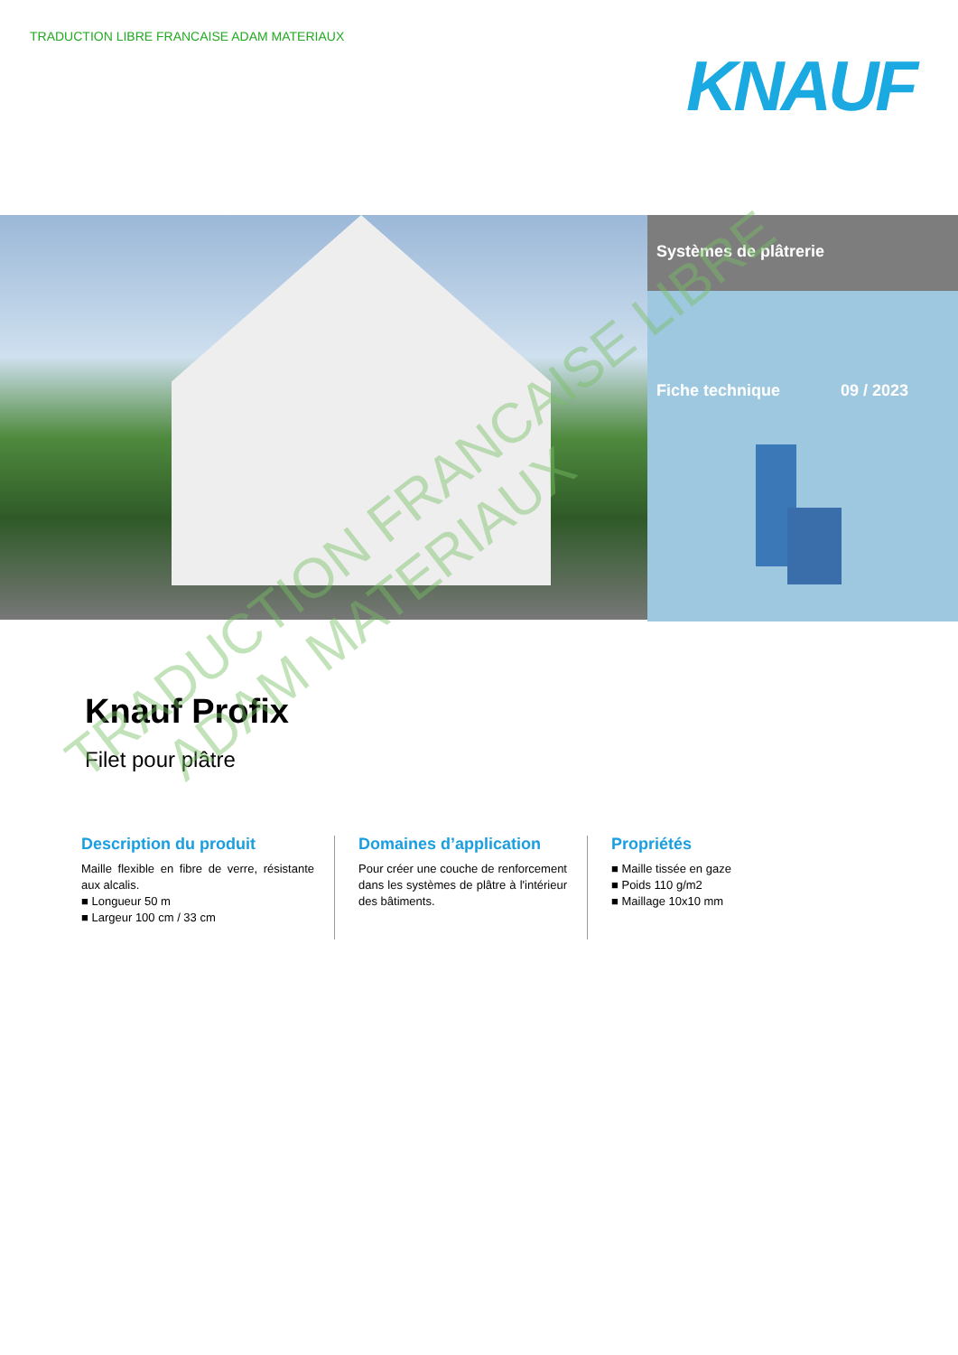TRADUCTION LIBRE FRANCAISE ADAM MATERIAUX
KNAUF
Systèmes de plâtrerie
Fiche technique 09 / 2023
Knauf Profix
Filet pour plâtre
Description du produit
Maille flexible en fibre de verre, résistante aux alcalis.
■ Longueur 50 m
■ Largeur 100 cm / 33 cm
Domaines d’application
Pour créer une couche de renforcement dans les systèmes de plâtre à l'intérieur des bâtiments.
Propriétés
■ Maille tissée en gaze
■ Poids 110 g/m2
■ Maillage 10x10 mm
TRADUCTION FRANCAISE LIBRE
ADAM MATERIAUX